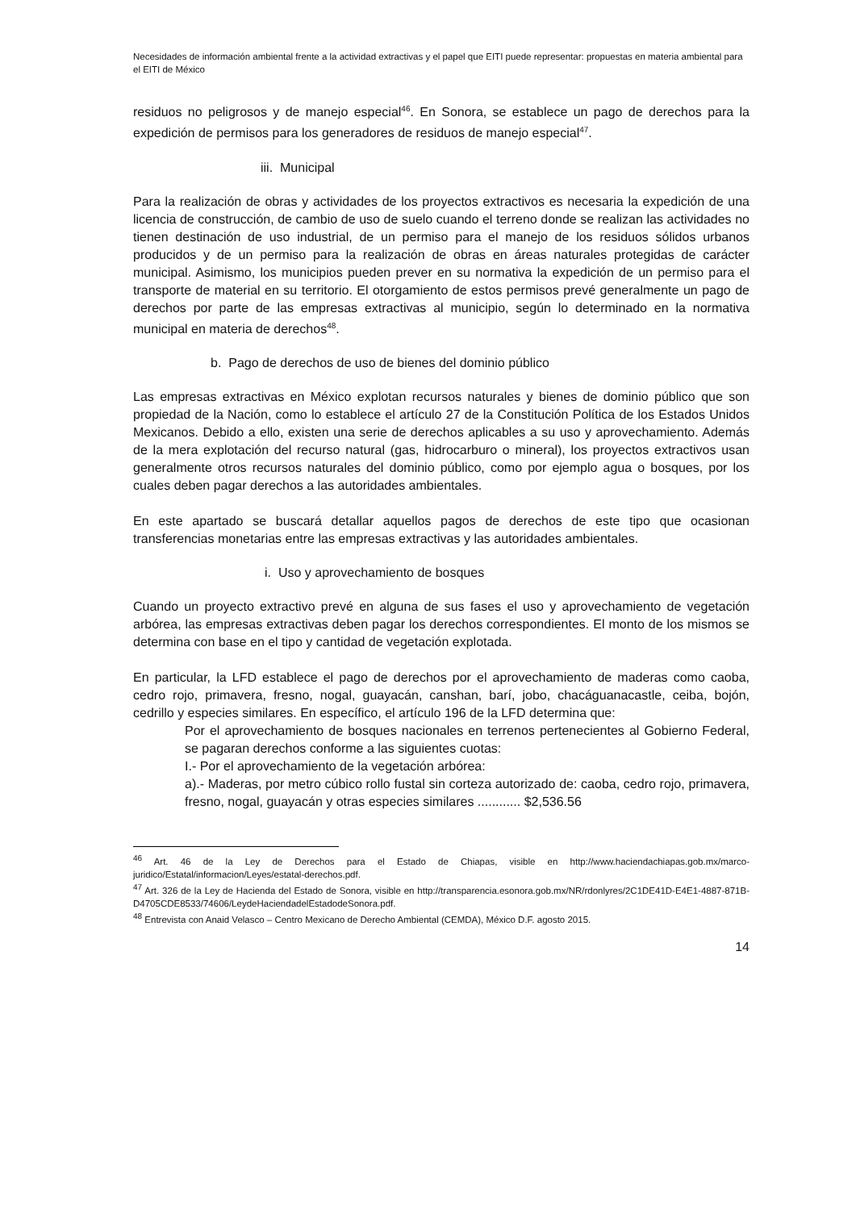Necesidades de información ambiental frente a la actividad extractivas y el papel que EITI puede representar: propuestas en materia ambiental para el EITI de México
residuos no peligrosos y de manejo especial<sup>46</sup>. En Sonora, se establece un pago de derechos para la expedición de permisos para los generadores de residuos de manejo especial<sup>47</sup>.
iii. Municipal
Para la realización de obras y actividades de los proyectos extractivos es necesaria la expedición de una licencia de construcción, de cambio de uso de suelo cuando el terreno donde se realizan las actividades no tienen destinación de uso industrial, de un permiso para el manejo de los residuos sólidos urbanos producidos y de un permiso para la realización de obras en áreas naturales protegidas de carácter municipal. Asimismo, los municipios pueden prever en su normativa la expedición de un permiso para el transporte de material en su territorio. El otorgamiento de estos permisos prevé generalmente un pago de derechos por parte de las empresas extractivas al municipio, según lo determinado en la normativa municipal en materia de derechos<sup>48</sup>.
b. Pago de derechos de uso de bienes del dominio público
Las empresas extractivas en México explotan recursos naturales y bienes de dominio público que son propiedad de la Nación, como lo establece el artículo 27 de la Constitución Política de los Estados Unidos Mexicanos. Debido a ello, existen una serie de derechos aplicables a su uso y aprovechamiento. Además de la mera explotación del recurso natural (gas, hidrocarburo o mineral), los proyectos extractivos usan generalmente otros recursos naturales del dominio público, como por ejemplo agua o bosques, por los cuales deben pagar derechos a las autoridades ambientales.
En este apartado se buscará detallar aquellos pagos de derechos de este tipo que ocasionan transferencias monetarias entre las empresas extractivas y las autoridades ambientales.
i. Uso y aprovechamiento de bosques
Cuando un proyecto extractivo prevé en alguna de sus fases el uso y aprovechamiento de vegetación arbórea, las empresas extractivas deben pagar los derechos correspondientes. El monto de los mismos se determina con base en el tipo y cantidad de vegetación explotada.
En particular, la LFD establece el pago de derechos por el aprovechamiento de maderas como caoba, cedro rojo, primavera, fresno, nogal, guayacán, canshan, barí, jobo, chacáguanacastle, ceiba, bojón, cedrillo y especies similares. En específico, el artículo 196 de la LFD determina que:
Por el aprovechamiento de bosques nacionales en terrenos pertenecientes al Gobierno Federal, se pagaran derechos conforme a las siguientes cuotas:
I.- Por el aprovechamiento de la vegetación arbórea:
a).- Maderas, por metro cúbico rollo fustal sin corteza autorizado de: caoba, cedro rojo, primavera, fresno, nogal, guayacán y otras especies similares ............ $2,536.56
<sup>46</sup> Art. 46 de la Ley de Derechos para el Estado de Chiapas, visible en http://www.haciendachiapas.gob.mx/marco-juridico/Estatal/informacion/Leyes/estatal-derechos.pdf.
<sup>47</sup> Art. 326 de la Ley de Hacienda del Estado de Sonora, visible en http://transparencia.esonora.gob.mx/NR/rdonlyres/2C1DE41D-E4E1-4887-871B-D4705CDE8533/74606/LeydeHaciendadelEstadodeSonora.pdf.
<sup>48</sup> Entrevista con Anaid Velasco – Centro Mexicano de Derecho Ambiental (CEMDA), México D.F. agosto 2015.
14